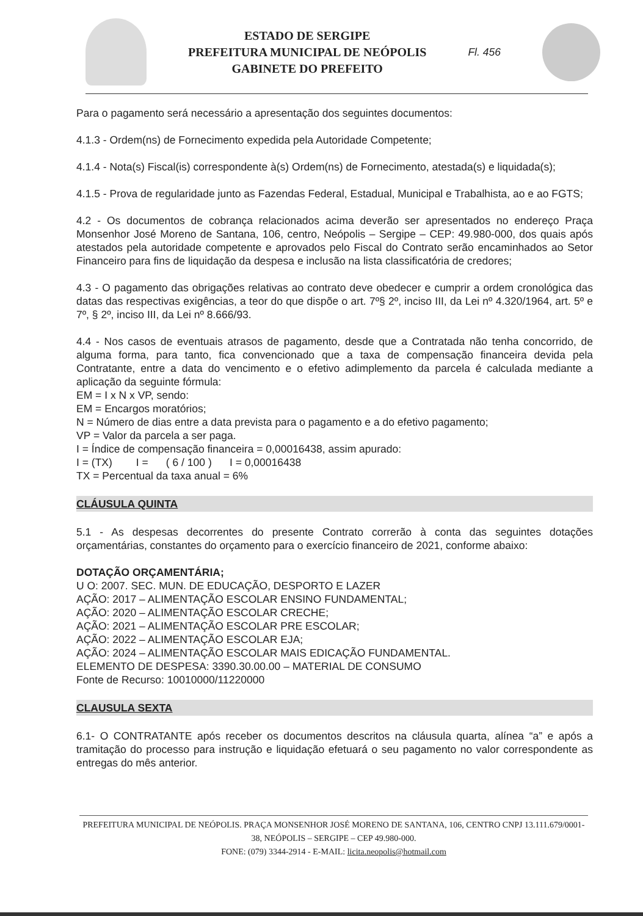ESTADO DE SERGIPE
PREFEITURA MUNICIPAL DE NEÓPOLIS
GABINETE DO PREFEITO
Fl. 456
Para o pagamento será necessário a apresentação dos seguintes documentos:
4.1.3 - Ordem(ns) de Fornecimento expedida pela Autoridade Competente;
4.1.4 - Nota(s) Fiscal(is) correspondente à(s) Ordem(ns) de Fornecimento, atestada(s) e liquidada(s);
4.1.5 - Prova de regularidade junto as Fazendas Federal, Estadual, Municipal e Trabalhista, ao e ao FGTS;
4.2 - Os documentos de cobrança relacionados acima deverão ser apresentados no endereço Praça Monsenhor José Moreno de Santana, 106, centro, Neópolis – Sergipe – CEP: 49.980-000, dos quais após atestados pela autoridade competente e aprovados pelo Fiscal do Contrato serão encaminhados ao Setor Financeiro para fins de liquidação da despesa e inclusão na lista classificatória de credores;
4.3 - O pagamento das obrigações relativas ao contrato deve obedecer e cumprir a ordem cronológica das datas das respectivas exigências, a teor do que dispõe o art. 7º§ 2º, inciso III, da Lei nº 4.320/1964, art. 5º e 7º, § 2º, inciso III, da Lei nº 8.666/93.
4.4 - Nos casos de eventuais atrasos de pagamento, desde que a Contratada não tenha concorrido, de alguma forma, para tanto, fica convencionado que a taxa de compensação financeira devida pela Contratante, entre a data do vencimento e o efetivo adimplemento da parcela é calculada mediante a aplicação da seguinte fórmula:
EM = I x N x VP, sendo:
EM = Encargos moratórios;
N = Número de dias entre a data prevista para o pagamento e a do efetivo pagamento;
VP = Valor da parcela a ser paga.
I = Índice de compensação financeira = 0,00016438, assim apurado:
I = (TX) I = ( 6 / 100 ) I = 0,00016438
TX = Percentual da taxa anual = 6%
CLÁUSULA QUINTA
5.1 - As despesas decorrentes do presente Contrato correrão à conta das seguintes dotações orçamentárias, constantes do orçamento para o exercício financeiro de 2021, conforme abaixo:
DOTAÇÃO ORÇAMENTÁRIA;
U O: 2007. SEC. MUN. DE EDUCAÇÃO, DESPORTO E LAZER
AÇÃO: 2017 – ALIMENTAÇÃO ESCOLAR ENSINO FUNDAMENTAL;
AÇÃO: 2020 – ALIMENTAÇÃO ESCOLAR CRECHE;
AÇÃO: 2021 – ALIMENTAÇÃO ESCOLAR PRE ESCOLAR;
AÇÃO: 2022 – ALIMENTAÇÃO ESCOLAR EJA;
AÇÃO: 2024 – ALIMENTAÇÃO ESCOLAR MAIS EDICAÇÃO FUNDAMENTAL.
ELEMENTO DE DESPESA: 3390.30.00.00 – MATERIAL DE CONSUMO
Fonte de Recurso: 10010000/11220000
CLAUSULA SEXTA
6.1- O CONTRATANTE após receber os documentos descritos na cláusula quarta, alínea “a” e após a tramitação do processo para instrução e liquidação efetuará o seu pagamento no valor correspondente as entregas do mês anterior.
PREFEITURA MUNICIPAL DE NEÓPOLIS. PRAÇA MONSENHOR JOSÉ MORENO DE SANTANA, 106, CENTRO CNPJ 13.111.679/0001-38, NEÓPOLIS – SERGIPE – CEP 49.980-000.
FONE: (079) 3344-2914 - E-MAIL: licita.neopolis@hotmail.com